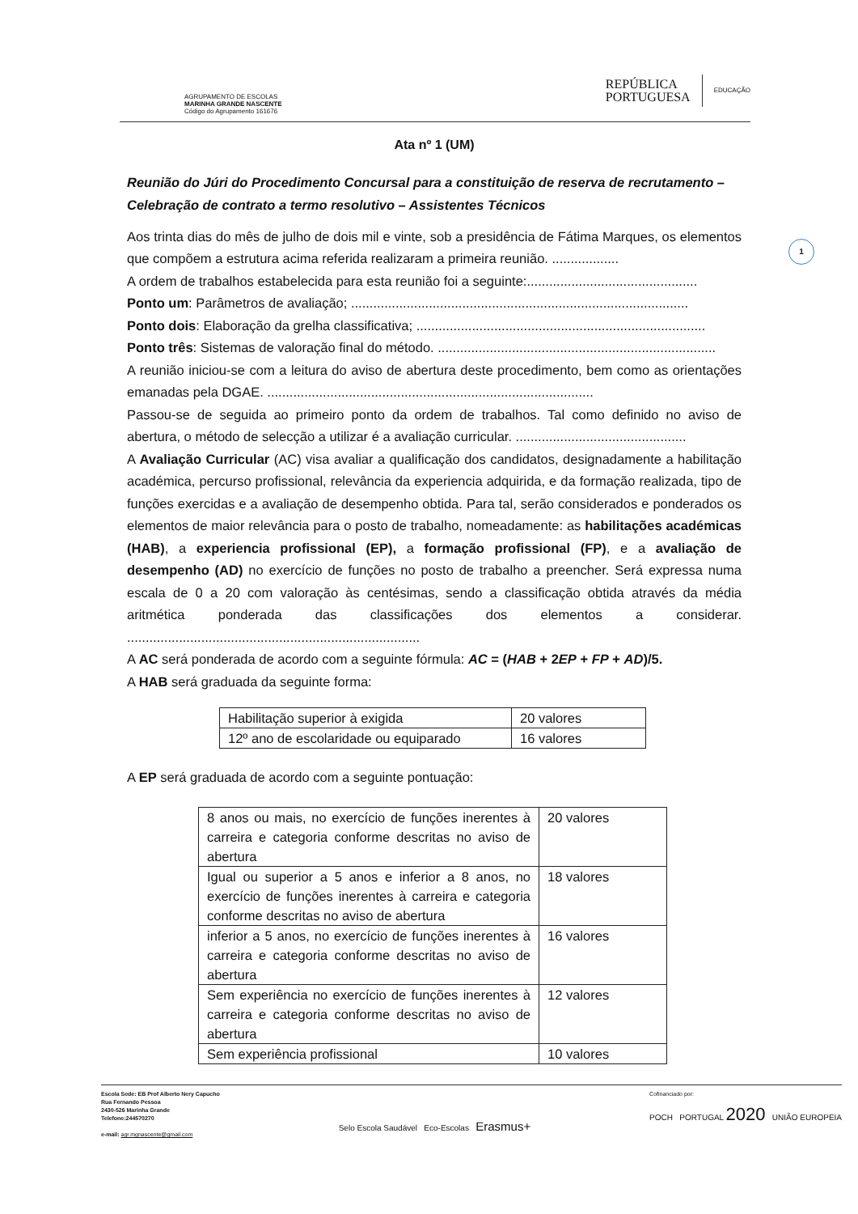AGRUPAMENTO DE ESCOLAS
MARINHA GRANDE NASCENTE
Código do Agrupamento 161676
REPÚBLICA
PORTUGUESA
EDUCAÇÃO
1
Ata nº 1 (UM)
Reunião do Júri do Procedimento Concursal para a constituição de reserva de recrutamento – Celebração de contrato a termo resolutivo – Assistentes Técnicos
Aos trinta dias do mês de julho de dois mil e vinte, sob a presidência de Fátima Marques, os elementos que compõem a estrutura acima referida realizaram a primeira reunião. ..................
A ordem de trabalhos estabelecida para esta reunião foi a seguinte:..............................................
Ponto um: Parâmetros de avaliação; ...........................................................................................
Ponto dois: Elaboração da grelha classificativa; ..............................................................................
Ponto três: Sistemas de valoração final do método. ...........................................................................
A reunião iniciou-se com a leitura do aviso de abertura deste procedimento, bem como as orientações emanadas pela DGAE. ........................................................................................
Passou-se de seguida ao primeiro ponto da ordem de trabalhos. Tal como definido no aviso de abertura, o método de selecção a utilizar é a avaliação curricular. ..............................................
A Avaliação Curricular (AC) visa avaliar a qualificação dos candidatos, designadamente a habilitação académica, percurso profissional, relevância da experiencia adquirida, e da formação realizada, tipo de funções exercidas e a avaliação de desempenho obtida. Para tal, serão considerados e ponderados os elementos de maior relevância para o posto de trabalho, nomeadamente: as habilitações académicas (HAB), a experiencia profissional (EP), a formação profissional (FP), e a avaliação de desempenho (AD) no exercício de funções no posto de trabalho a preencher. Será expressa numa escala de 0 a 20 com valoração às centésimas, sendo a classificação obtida através da média aritmética ponderada das classificações dos elementos a considerar. ...............................................................................
A AC será ponderada de acordo com a seguinte fórmula: AC = (HAB + 2EP + FP + AD)/5.
A HAB será graduada da seguinte forma:
| Habilitação superior à exigida | 20 valores |
| 12º ano de escolaridade ou equiparado | 16 valores |
A EP será graduada de acordo com a seguinte pontuação:
| 8 anos ou mais, no exercício de funções inerentes à carreira e categoria conforme descritas no aviso de abertura | 20 valores |
| Igual ou superior a 5 anos e inferior a 8 anos, no exercício de funções inerentes à carreira e categoria conforme descritas no aviso de abertura | 18 valores |
| inferior a 5 anos, no exercício de funções inerentes à carreira e categoria conforme descritas no aviso de abertura | 16 valores |
| Sem experiência no exercício de funções inerentes à carreira e categoria conforme descritas no aviso de abertura | 12 valores |
| Sem experiência profissional | 10 valores |
Escola Sede: EB Prof Alberto Nery Capucho
Rua Fernando Pessoa
2430-526 Marinha Grande
Telefone:244570270
e-mail: agr.mgnascente@gmail.com
Selo Escola Saudável Eco-Escolas Erasmus+
Cofinanciado por:
POCH PORTUGAL 2020 UNIÃO EUROPEIA